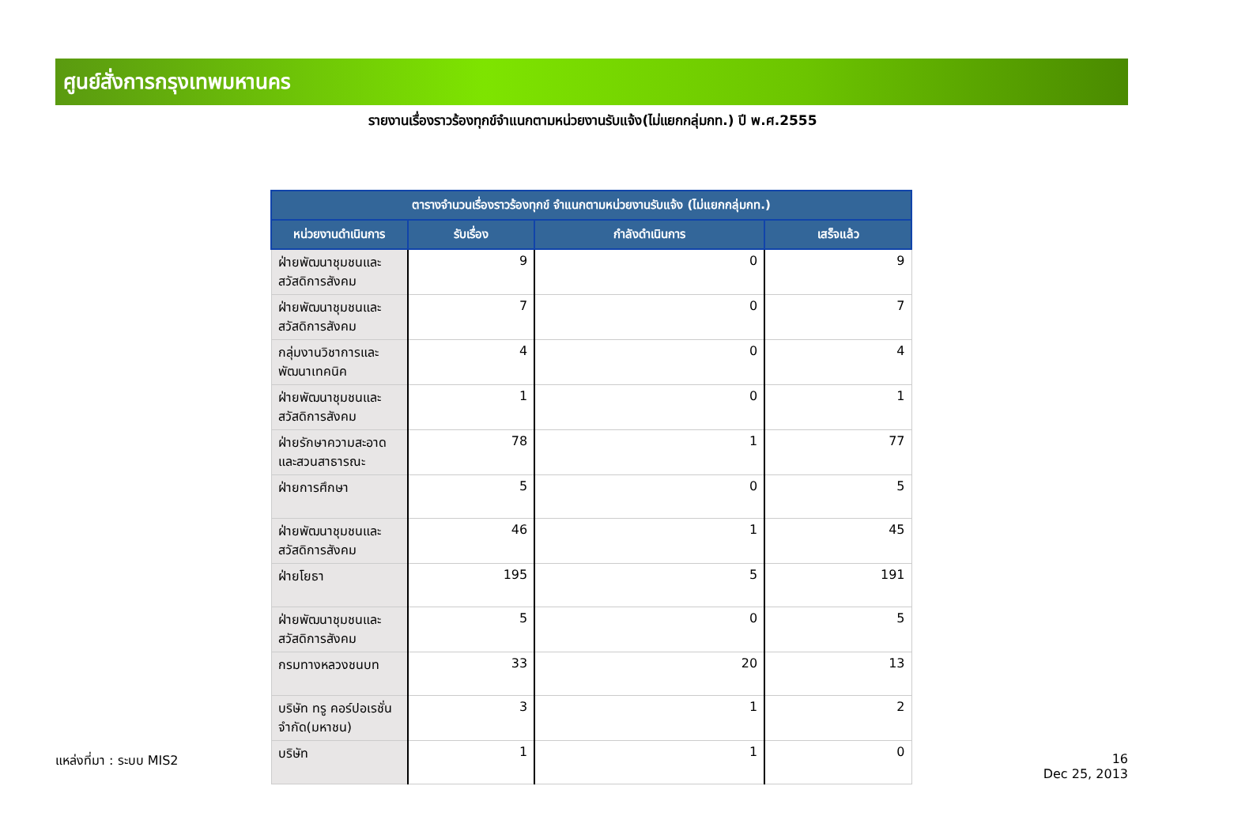ศูนย์สั่งการกรุงเทพมหานคร
รายงานเรื่องราวร้องทุกข์จำแนกตามหน่วยงานรับแจ้ง(ไม่แยกกลุ่มกท.) ปี พ.ศ.2555
| ตารางจำนวนเรื่องราวร้องทุกข์ จำแนกตามหน่วยงานรับแจ้ง (ไม่แยกกลุ่มกท.) | | | |
| --- | --- | --- | --- |
| หน่วยงานดำเนินการ | รับเรื่อง | กำลังดำเนินการ | เสร็จแล้ว |
| ฝ่ายพัฒนาชุมชนและสวัสดิการสังคม | 9 | 0 | 9 |
| ฝ่ายพัฒนาชุมชนและสวัสดิการสังคม | 7 | 0 | 7 |
| กลุ่มงานวิชาการและพัฒนาเทคนิค | 4 | 0 | 4 |
| ฝ่ายพัฒนาชุมชนและสวัสดิการสังคม | 1 | 0 | 1 |
| ฝ่ายรักษาความสะอาดและสวนสาธารณะ | 78 | 1 | 77 |
| ฝ่ายการศึกษา | 5 | 0 | 5 |
| ฝ่ายพัฒนาชุมชนและสวัสดิการสังคม | 46 | 1 | 45 |
| ฝ่ายโยธา | 195 | 5 | 191 |
| ฝ่ายพัฒนาชุมชนและสวัสดิการสังคม | 5 | 0 | 5 |
| กรมทางหลวงชนบท | 33 | 20 | 13 |
| บริษัท ทรู คอร์ปอเรชั่น จำกัด(มหาชน) | 3 | 1 | 2 |
| บริษัท | 1 | 1 | 0 |
แหล่งที่มา : ระบบ MIS2
16
Dec 25, 2013